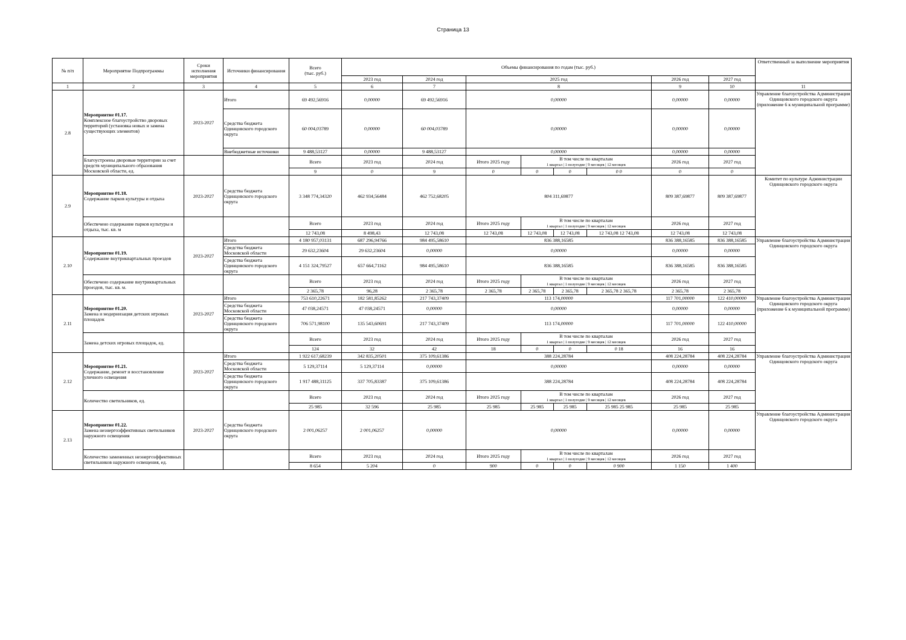Страница 13
| № п/п | Мероприятие Подпрограммы | Сроки исполнения мероприятия | Источники финансирования | Всего (тыс. руб.) | Объемы финансирования по годам (тыс. руб.) | | | | | | | | Ответственный за выполнение мероприятия |
| --- | --- | --- | --- | --- | --- | --- | --- | --- | --- | --- | --- | --- | --- |
| | | | | | 2023 год | 2024 год | 2025 год | | | | 2026 год | 2027 год | |
| 1 | 2 | 3 | 4 | 5 | 6 | 7 | 8 | | | | 9 | 10 | 11 |
| 2.8 | Мероприятие 01.17. Комплексное благоустройство дворовых территорий (установка новых и замена существующих элементов) | 2023-2027 | Итого | 69 492,56916 | 0,00000 | 69 492,56916 | 0,00000 | | | | 0,00000 | 0,00000 | Управление благоустройства Администрации Одинцовского городского округа (приложение 6 к муниципальной программе) |
| | | | Средства бюджета Одинцовского городского округа | 60 004,03789 | 0,00000 | 60 004,03789 | 0,00000 | | | | 0,00000 | 0,00000 | |
| | | | Внебюджетные источники | 9 488,53127 | 0,00000 | 9 488,53127 | 0,00000 | | | | 0,00000 | 0,00000 | |
| | Благоустроены дворовые территории за счет средств муниципального образования Московской области, ед. | | | Всего | 2023 год | 2024 год | Итого 2025 году | В том числе по кварталам 1 квартал / 1 полугодие / 9 месяцев / 12 месяцев | | | 2026 год | 2027 год | |
| | | | | 9 | 0 | 9 | 0 | 0 | 0 | 0 0 | 0 | 0 | |
| 2.9 | Мероприятие 01.18. Содержание парков культуры и отдыха | 2023-2027 | Средства бюджета Одинцовского городского округа | 3 348 774,34320 | 462 934,56484 | 462 752,68205 | 804 311,69877 | | | | 809 387,69877 | 809 387,69877 | Комитет по культуре Администрации Одинцовского городского округа |
| | Обеспечено содержание парков культуры и отдыха, тыс. кв. м | | | Всего | 2023 год | 2024 год | Итого 2025 году | В том числе по кварталам 1 квартал / 1 полугодие / 9 месяцев / 12 месяцев | | | 2026 год | 2027 год | |
| | | | | 12 743,08 | 8 498,43 | 12 743,08 | 12 743,08 | 12 743,08 | 12 743,08 | 12 743,08 12 743,08 | 12 743,08 | 12 743,08 | |
| 2.10 | Мероприятие 01.19. Содержание внутриквартальных проездов | 2023-2027 | Итого | 4 180 957,03131 | 687 296,94766 | 984 495,58610 | 836 388,16585 | | | | 836 388,16585 | 836 388,16585 | Управление благоустройства Администрации Одинцовского городского округа |
| | | | Средства бюджета Московской области | 29 632,23604 | 29 632,23604 | 0,00000 | 0,00000 | | | | 0,00000 | 0,00000 | |
| | | | Средства бюджета Одинцовского городского округа | 4 151 324,79527 | 657 664,71162 | 984 495,58610 | 836 388,16585 | | | | 836 388,16585 | 836 388,16585 | |
| | Обеспечено содержание внутриквартальных проездов, тыс. кв. м. | | | Всего | 2023 год | 2024 год | Итого 2025 году | В том числе по кварталам 1 квартал / 1 полугодие / 9 месяцев / 12 месяцев | | | 2026 год | 2027 год | |
| | | | | 2 365,78 | 96,28 | 2 365,78 | 2 365,78 | 2 365,78 | 2 365,78 | 2 365,78 2 365,78 | 2 365,78 | 2 365,78 | |
| 2.11 | Мероприятие 01.20. Замена и модернизация детских игровых площадок | 2023-2027 | Итого | 753 610,22671 | 182 581,85262 | 217 743,37409 | 113 174,00000 | | | | 117 701,00000 | 122 410,00000 | Управление благоустройства Администрации Одинцовского городского округа (приложение 6 к муниципальной программе) |
| | | | Средства бюджета Московской области | 47 038,24571 | 47 038,24571 | 0,00000 | 0,00000 | | | | 0,00000 | 0,00000 | |
| | | | Средства бюджета Одинцовского городского округа | 706 571,98100 | 135 543,60691 | 217 743,37409 | 113 174,00000 | | | | 117 701,00000 | 122 410,00000 | |
| | Замена детских игровых площадок, ед. | | | Всего | 2023 год | 2024 год | Итого 2025 году | В том числе по кварталам 1 квартал / 1 полугодие / 9 месяцев / 12 месяцев | | | 2026 год | 2027 год | |
| | | | | 124 | 32 | 42 | 18 | 0 | 0 | 0 18 | 16 | 16 | |
| 2.12 | Мероприятие 01.21. Содержание, ремонт и восстановление уличного освещения | 2023-2027 | Итого | 1 922 617,68239 | 342 835,20501 | 375 109,61386 | 388 224,28784 | | | | 408 224,28784 | 408 224,28784 | Управление благоустройства Администрации Одинцовского городского округа |
| | | | Средства бюджета Московской области | 5 129,37114 | 5 129,37114 | 0,00000 | 0,00000 | | | | 0,00000 | 0,00000 | |
| | | | Средства бюджета Одинцовского городского округа | 1 917 488,31125 | 337 705,83387 | 375 109,61386 | 388 224,28784 | | | | 408 224,28784 | 408 224,28784 | |
| | Количество светильников, ед. | | | Всего | 2023 год | 2024 год | Итого 2025 году | В том числе по кварталам 1 квартал / 1 полугодие / 9 месяцев / 12 месяцев | | | 2026 год | 2027 год | |
| | | | | 25 985 | 32 596 | 25 985 | 25 985 | 25 985 | 25 985 | 25 985 25 985 | 25 985 | 25 985 | |
| 2.13 | Мероприятие 01.22. Замена неэнергоэффективных светильников наружного освещения | 2023-2027 | Средства бюджета Одинцовского городского округа | 2 001,06257 | 2 001,06257 | 0,00000 | 0,00000 | | | | 0,00000 | 0,00000 | Управление благоустройства Администрации Одинцовского городского округа |
| | Количество замененных неэнергоэффективных светильников наружного освещения, ед. | | | Всего | 2023 год | 2024 год | Итого 2025 году | В том числе по кварталам 1 квартал / 1 полугодие / 9 месяцев / 12 месяцев | | | 2026 год | 2027 год | |
| | | | | 8 654 | 5 204 | 0 | 900 | 0 | 0 | 0 900 | 1 150 | 1 400 | |